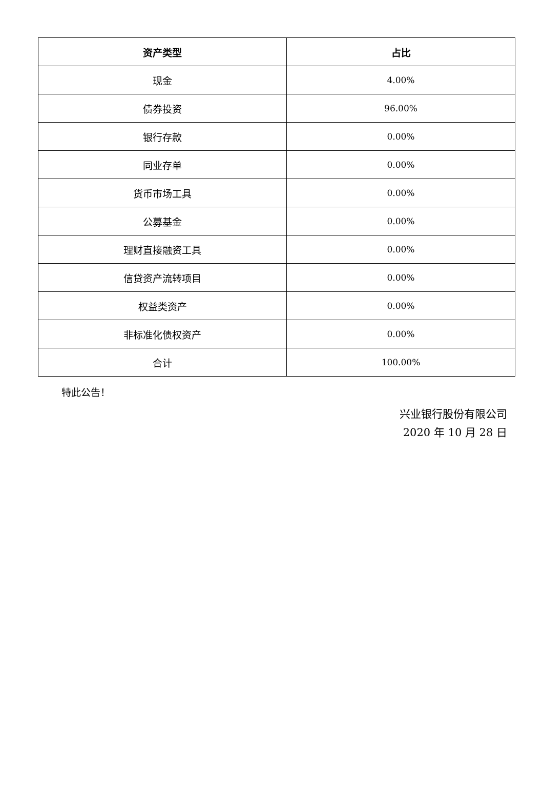| 资产类型 | 占比 |
| --- | --- |
| 现金 | 4.00% |
| 债券投资 | 96.00% |
| 银行存款 | 0.00% |
| 同业存单 | 0.00% |
| 货币市场工具 | 0.00% |
| 公募基金 | 0.00% |
| 理财直接融资工具 | 0.00% |
| 信贷资产流转项目 | 0.00% |
| 权益类资产 | 0.00% |
| 非标准化债权资产 | 0.00% |
| 合计 | 100.00% |
特此公告！
兴业银行股份有限公司
2020 年 10 月 28 日